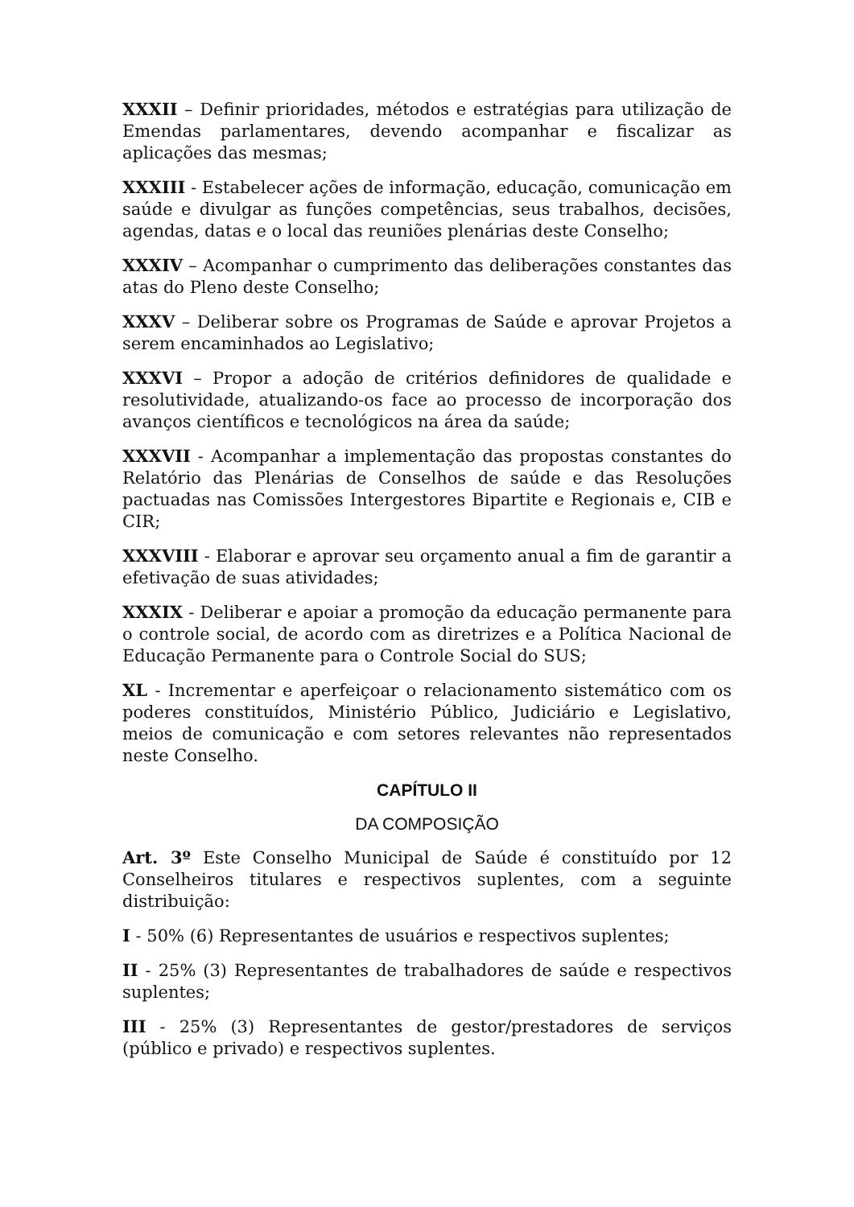XXXII – Definir prioridades, métodos e estratégias para utilização de Emendas parlamentares, devendo acompanhar e fiscalizar as aplicações das mesmas;
XXXIII - Estabelecer ações de informação, educação, comunicação em saúde e divulgar as funções competências, seus trabalhos, decisões, agendas, datas e o local das reuniões plenárias deste Conselho;
XXXIV – Acompanhar o cumprimento das deliberações constantes das atas do Pleno deste Conselho;
XXXV – Deliberar sobre os Programas de Saúde e aprovar Projetos a serem encaminhados ao Legislativo;
XXXVI – Propor a adoção de critérios definidores de qualidade e resolutividade, atualizando-os face ao processo de incorporação dos avanços científicos e tecnológicos na área da saúde;
XXXVII - Acompanhar a implementação das propostas constantes do Relatório das Plenárias de Conselhos de saúde e das Resoluções pactuadas nas Comissões Intergestores Bipartite e Regionais e, CIB e CIR;
XXXVIII - Elaborar e aprovar seu orçamento anual a fim de garantir a efetivação de suas atividades;
XXXIX - Deliberar e apoiar a promoção da educação permanente para o controle social, de acordo com as diretrizes e a Política Nacional de Educação Permanente para o Controle Social do SUS;
XL - Incrementar e aperfeiçoar o relacionamento sistemático com os poderes constituídos, Ministério Público, Judiciário e Legislativo, meios de comunicação e com setores relevantes não representados neste Conselho.
CAPÍTULO II
DA COMPOSIÇÃO
Art. 3º Este Conselho Municipal de Saúde é constituído por 12 Conselheiros titulares e respectivos suplentes, com a seguinte distribuição:
I - 50% (6) Representantes de usuários e respectivos suplentes;
II - 25% (3) Representantes de trabalhadores de saúde e respectivos suplentes;
III - 25% (3) Representantes de gestor/prestadores de serviços (público e privado) e respectivos suplentes.